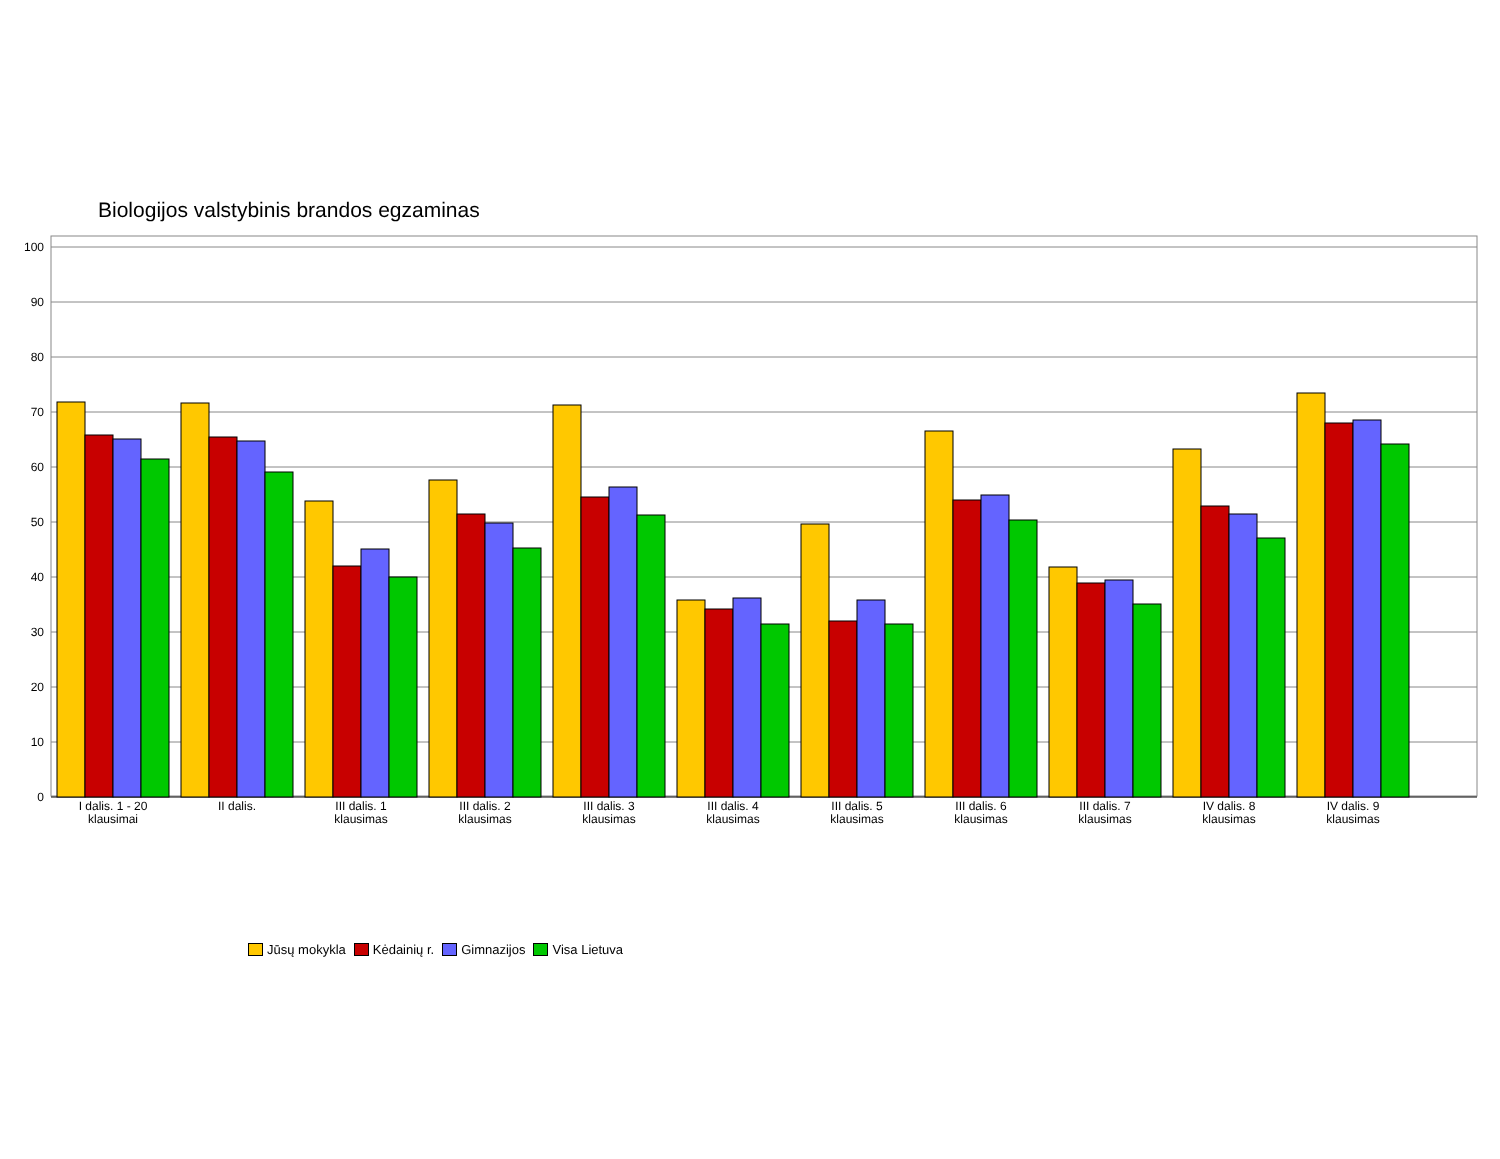Biologijos valstybinis brandos egzaminas
100
90
80
70
60
50
40
30
20
10
0
I dalis. 1 - 20
klausimai
II dalis.
III dalis. 1
klausimas
III dalis. 2
klausimas
III dalis. 3
klausimas
III dalis. 4
klausimas
III dalis. 5
klausimas
III dalis. 6
klausimas
III dalis. 7
klausimas
IV dalis. 8
klausimas
IV dalis. 9
klausimas
Jūsų mokykla Kėdainių r. Gimnazijos Visa Lietuva